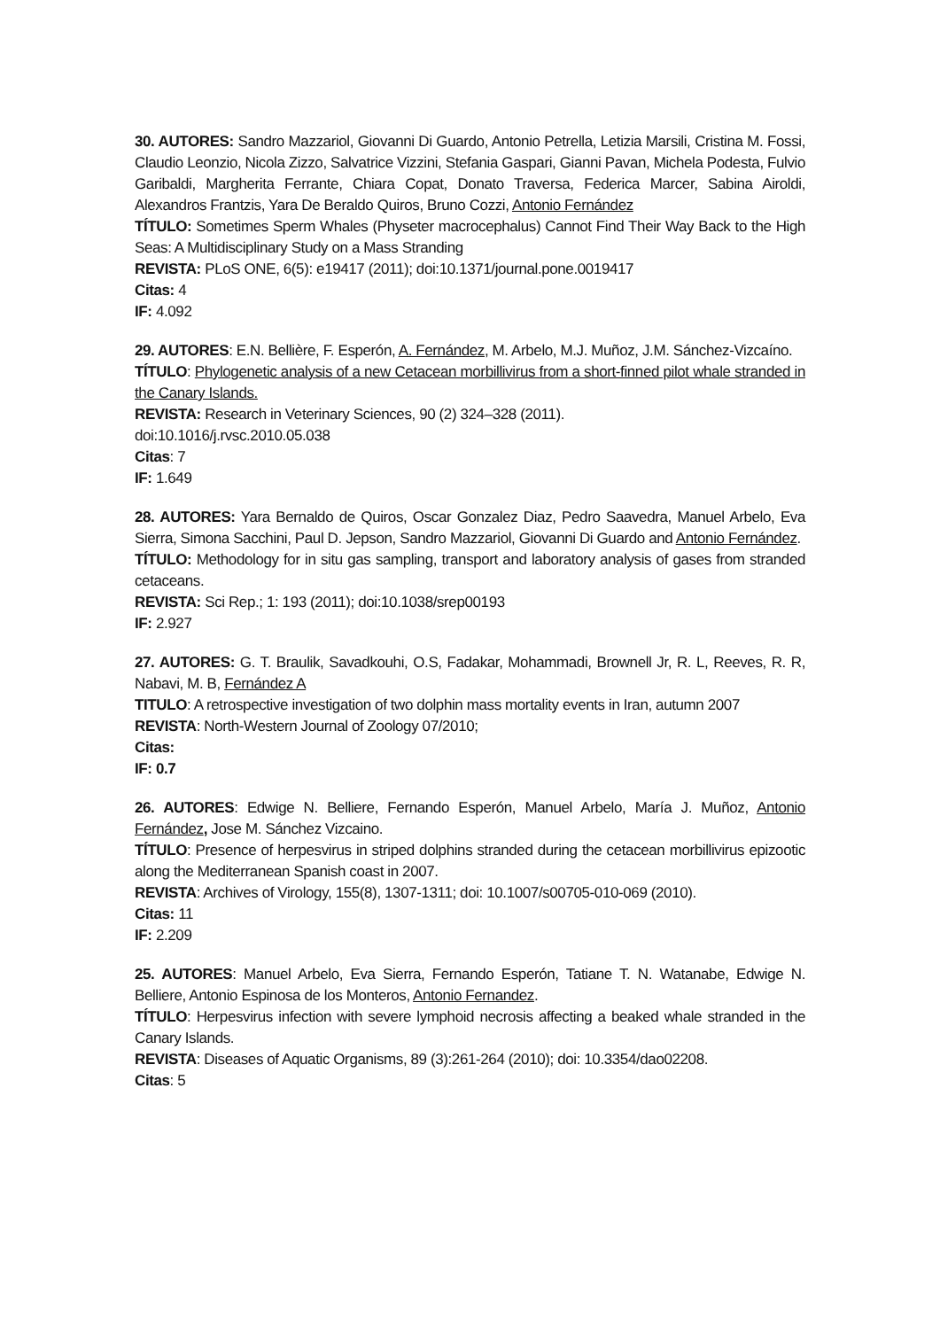30. AUTORES: Sandro Mazzariol, Giovanni Di Guardo, Antonio Petrella, Letizia Marsili, Cristina M. Fossi, Claudio Leonzio, Nicola Zizzo, Salvatrice Vizzini, Stefania Gaspari, Gianni Pavan, Michela Podesta, Fulvio Garibaldi, Margherita Ferrante, Chiara Copat, Donato Traversa, Federica Marcer, Sabina Airoldi, Alexandros Frantzis, Yara De Beraldo Quiros, Bruno Cozzi, Antonio Fernández
TÍTULO: Sometimes Sperm Whales (Physeter macrocephalus) Cannot Find Their Way Back to the High Seas: A Multidisciplinary Study on a Mass Stranding
REVISTA: PLoS ONE, 6(5): e19417 (2011); doi:10.1371/journal.pone.0019417
Citas: 4
IF: 4.092
29. AUTORES: E.N. Bellière, F. Esperón, A. Fernández, M. Arbelo, M.J. Muñoz, J.M. Sánchez-Vizcaíno.
TÍTULO: Phylogenetic analysis of a new Cetacean morbillivirus from a short-finned pilot whale stranded in the Canary Islands.
REVISTA: Research in Veterinary Sciences, 90 (2) 324–328 (2011).
doi:10.1016/j.rvsc.2010.05.038
Citas: 7
IF: 1.649
28. AUTORES: Yara Bernaldo de Quiros, Oscar Gonzalez Diaz, Pedro Saavedra, Manuel Arbelo, Eva Sierra, Simona Sacchini, Paul D. Jepson, Sandro Mazzariol, Giovanni Di Guardo and Antonio Fernández.
TÍTULO: Methodology for in situ gas sampling, transport and laboratory analysis of gases from stranded cetaceans.
REVISTA: Sci Rep.; 1: 193 (2011); doi:10.1038/srep00193
IF: 2.927
27. AUTORES: G. T. Braulik, Savadkouhi, O.S, Fadakar, Mohammadi, Brownell Jr, R. L, Reeves, R. R, Nabavi, M. B, Fernández A
TITULO: A retrospective investigation of two dolphin mass mortality events in Iran, autumn 2007
REVISTA: North-Western Journal of Zoology 07/2010;
Citas:
IF: 0.7
26. AUTORES: Edwige N. Belliere, Fernando Esperón, Manuel Arbelo, María J. Muñoz, Antonio Fernández, Jose M. Sánchez Vizcaino.
TÍTULO: Presence of herpesvirus in striped dolphins stranded during the cetacean morbillivirus epizootic along the Mediterranean Spanish coast in 2007.
REVISTA: Archives of Virology, 155(8), 1307-1311; doi: 10.1007/s00705-010-069 (2010).
Citas: 11
IF: 2.209
25. AUTORES: Manuel Arbelo, Eva Sierra, Fernando Esperón, Tatiane T. N. Watanabe, Edwige N. Belliere, Antonio Espinosa de los Monteros, Antonio Fernandez.
TÍTULO: Herpesvirus infection with severe lymphoid necrosis affecting a beaked whale stranded in the Canary Islands.
REVISTA: Diseases of Aquatic Organisms, 89 (3):261-264 (2010); doi: 10.3354/dao02208.
Citas: 5